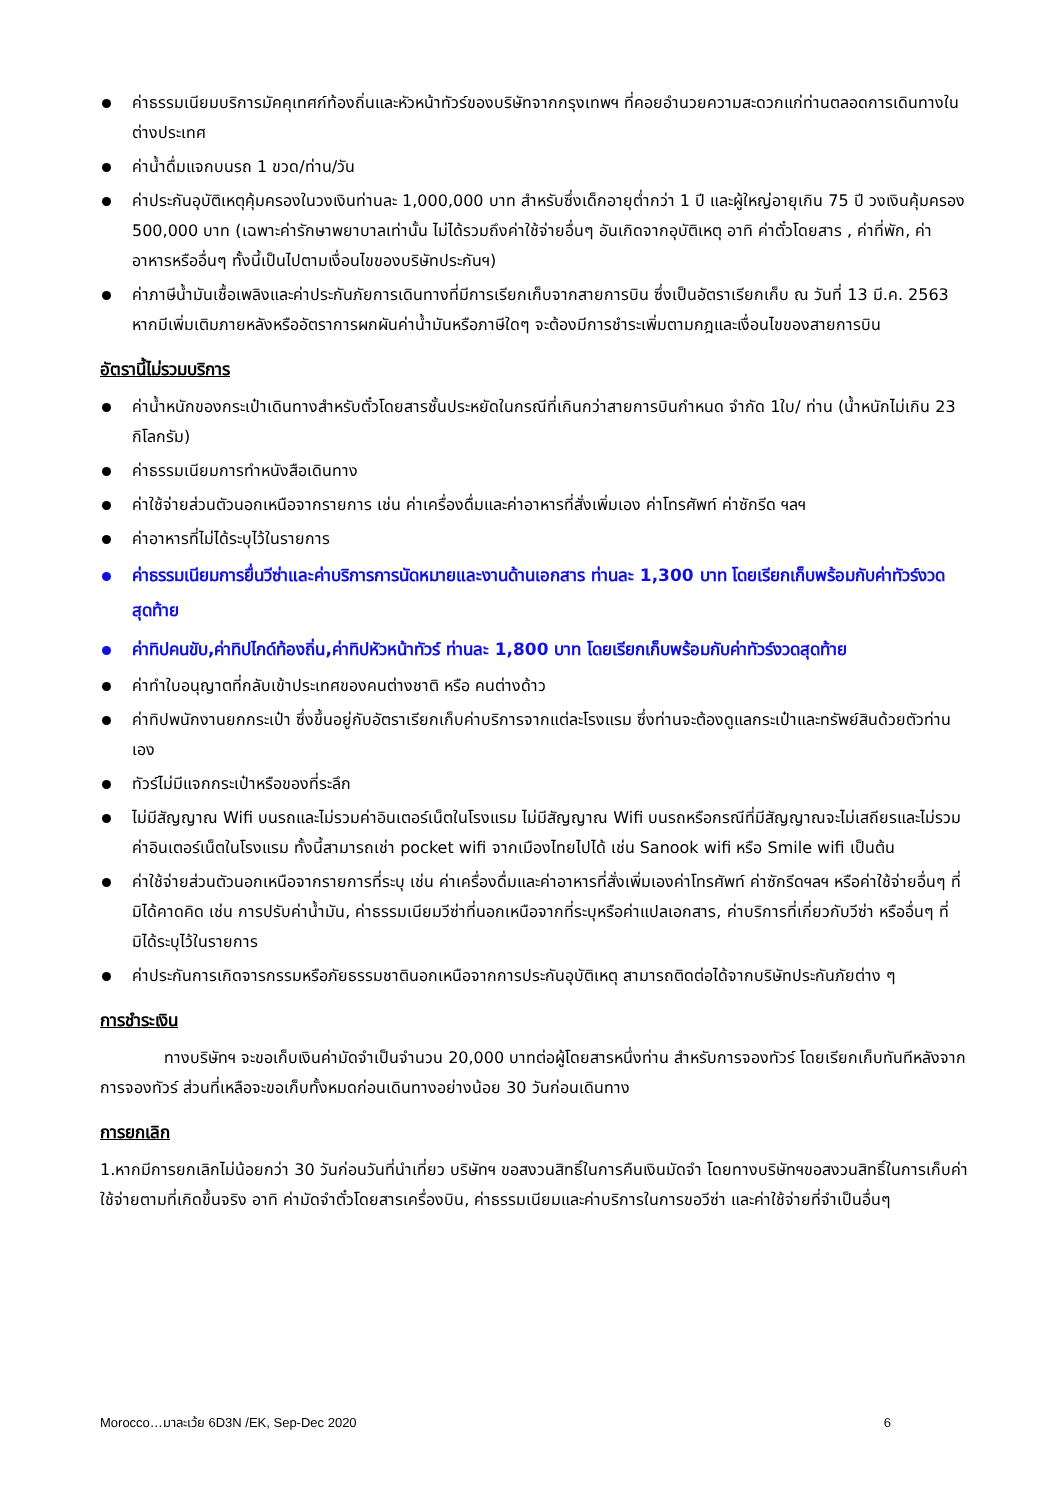ค่าธรรมเนียมบริการมัคคุเทศก์ท้องถิ่นและหัวหน้าทัวร์ของบริษัทจากกรุงเทพฯ ที่คอยอำนวยความสะดวกแก่ท่านตลอดการเดินทางในต่างประเทศ
ค่าน้ำดื่มแจกบนรถ 1 ขวด/ท่าน/วัน
ค่าประกันอุบัติเหตุคุ้มครองในวงเงินท่านละ 1,000,000 บาท สำหรับซึ่งเด็กอายุต่ำกว่า 1 ปี และผู้ใหญ่อายุเกิน 75 ปี วงเงินคุ้มครอง 500,000 บาท (เฉพาะค่ารักษาพยาบาลเท่านั้น ไม่ได้รวมถึงค่าใช้จ่ายอื่นๆ อันเกิดจากอุบัติเหตุ อาทิ ค่าตั๋วโดยสาร , ค่าที่พัก, ค่าอาหารหรืออื่นๆ ทั้งนี้เป็นไปตามเงื่อนไขของบริษัทประกันฯ)
ค่าภาษีน้ำมันเชื้อเพลิงและค่าประกันภัยการเดินทางที่มีการเรียกเก็บจากสายการบิน ซึ่งเป็นอัตราเรียกเก็บ ณ วันที่ 13 มี.ค. 2563 หากมีเพิ่มเติมภายหลังหรืออัตราการผกผันค่าน้ำมันหรือภาษีใดๆ จะต้องมีการชำระเพิ่มตามกฎและเงื่อนไขของสายการบิน
อัตรานี้ไม่รวมบริการ
ค่าน้ำหนักของกระเป๋าเดินทางสำหรับตั๋วโดยสารชั้นประหยัดในกรณีที่เกินกว่าสายการบินกำหนด จำกัด 1ใบ/ ท่าน (น้ำหนักไม่เกิน 23 กิโลกรัม)
ค่าธรรมเนียมการทำหนังสือเดินทาง
ค่าใช้จ่ายส่วนตัวนอกเหนือจากรายการ เช่น ค่าเครื่องดื่มและค่าอาหารที่สั่งเพิ่มเอง ค่าโทรศัพท์ ค่าซักรีด ฯลฯ
ค่าอาหารที่ไม่ได้ระบุไว้ในรายการ
ค่าธรรมเนียมการยื่นวีซ่าและค่าบริการการนัดหมายและงานด้านเอกสาร ท่านละ 1,300 บาท โดยเรียกเก็บพร้อมกับค่าทัวร์งวดสุดท้าย
ค่าทิปคนขับ,ค่าทิปไกด์ท้องถิ่น,ค่าทิปหัวหน้าทัวร์ ท่านละ 1,800 บาท โดยเรียกเก็บพร้อมกับค่าทัวร์งวดสุดท้าย
ค่าทำใบอนุญาตที่กลับเข้าประเทศของคนต่างชาติ หรือ คนต่างด้าว
ค่าทิปพนักงานยกกระเป๋า ซึ่งขึ้นอยู่กับอัตราเรียกเก็บค่าบริการจากแต่ละโรงแรม ซึ่งท่านจะต้องดูแลกระเป๋าและทรัพย์สินด้วยตัวท่านเอง
ทัวร์ไม่มีแจกกระเป๋าหรือของที่ระลึก
ไม่มีสัญญาณ Wifi บนรถและไม่รวมค่าอินเตอร์เน็ตในโรงแรม ไม่มีสัญญาณ Wifi บนรถหรือกรณีที่มีสัญญาณจะไม่เสถียรและไม่รวมค่าอินเตอร์เน็ตในโรงแรม ทั้งนี้สามารถเช่า pocket wifi จากเมืองไทยไปได้ เช่น Sanook wifi หรือ Smile wifi เป็นต้น
ค่าใช้จ่ายส่วนตัวนอกเหนือจากรายการที่ระบุ เช่น ค่าเครื่องดื่มและค่าอาหารที่สั่งเพิ่มเองค่าโทรศัพท์ ค่าซักรีดฯลฯ หรือค่าใช้จ่ายอื่นๆ ที่มิได้คาดคิด เช่น การปรับค่าน้ำมัน, ค่าธรรมเนียมวีซ่าที่นอกเหนือจากที่ระบุหรือค่าแปลเอกสาร, ค่าบริการที่เกี่ยวกับวีซ่า หรืออื่นๆ ที่มิได้ระบุไว้ในรายการ
ค่าประกันการเกิดจารกรรมหรือภัยธรรมชาตินอกเหนือจากการประกันอุบัติเหตุ สามารถติดต่อได้จากบริษัทประกันภัยต่าง ๆ
การชำระเงิน
ทางบริษัทฯ จะขอเก็บเงินค่ามัดจำเป็นจำนวน 20,000 บาทต่อผู้โดยสารหนึ่งท่าน สำหรับการจองทัวร์ โดยเรียกเก็บทันทีหลังจากการจองทัวร์ ส่วนที่เหลือจะขอเก็บทั้งหมดก่อนเดินทางอย่างน้อย 30 วันก่อนเดินทาง
การยกเลิก
1.หากมีการยกเลิกไม่น้อยกว่า 30 วันก่อนวันที่นำเที่ยว บริษัทฯ ขอสงวนสิทธิ์ในการคืนเงินมัดจำ โดยทางบริษัทฯขอสงวนสิทธิ์ในการเก็บค่าใช้จ่ายตามที่เกิดขึ้นจริง อาทิ ค่ามัดจำตั๋วโดยสารเครื่องบิน, ค่าธรรมเนียมและค่าบริการในการขอวีซ่า และค่าใช้จ่ายที่จำเป็นอื่นๆ
Morocco…มาละเว้ย 6D3N /EK, Sep-Dec 2020 6